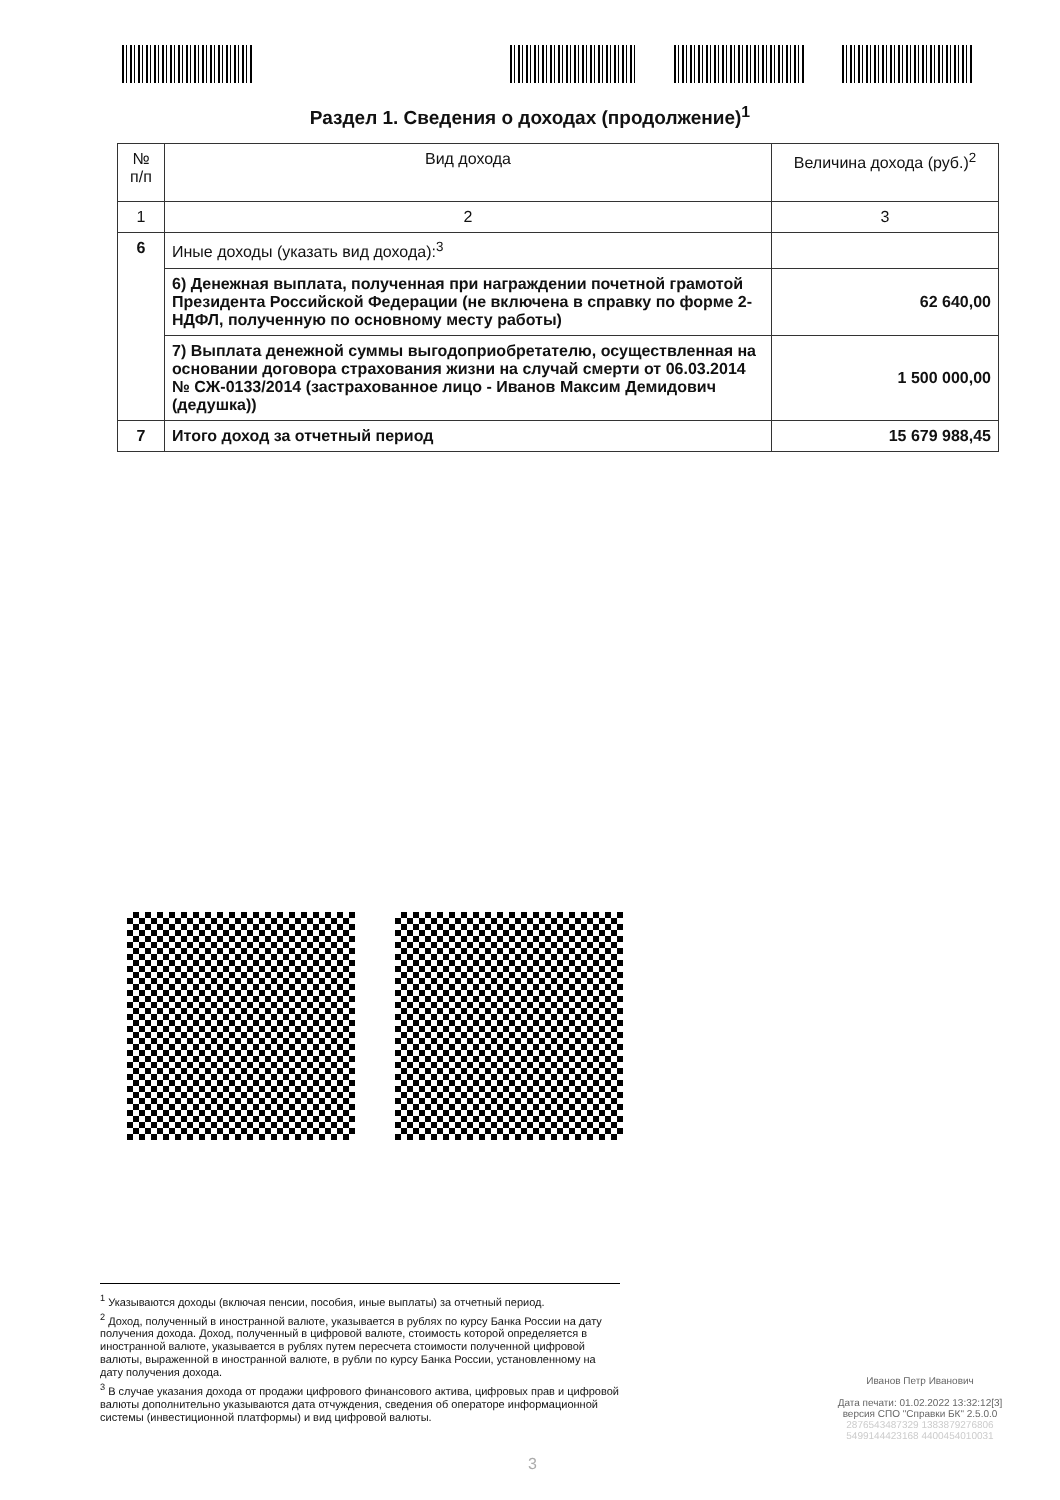Раздел 1. Сведения о доходах (продолжение)<sup>1</sup>
| № п/п | Вид дохода | Величина дохода (руб.)<sup>2</sup> |
| 1 | 2 | 3 |
| 6 | Иные доходы (указать вид дохода):<sup>3</sup> | |
| | 6) Денежная выплата, полученная при награждении почетной грамотой Президента Российской Федерации (не включена в справку по форме 2-НДФЛ, полученную по основному месту работы) | 62 640,00 |
| | 7) Выплата денежной суммы выгодоприобретателю, осуществленная на основании договора страхования жизни на случай смерти от 06.03.2014 № СЖ-0133/2014 (застрахованное лицо - Иванов Максим Демидович (дедушка)) | 1 500 000,00 |
| 7 | Итого доход за отчетный период | 15 679 988,45 |
<sup>1</sup> Указываются доходы (включая пенсии, пособия, иные выплаты) за отчетный период.
<sup>2</sup> Доход, полученный в иностранной валюте, указывается в рублях по курсу Банка России на дату получения дохода. Доход, полученный в цифровой валюте, стоимость которой определяется в иностранной валюте, указывается в рублях путем пересчета стоимости полученной цифровой валюты, выраженной в иностранной валюте, в рубли по курсу Банка России, установленному на дату получения дохода.
<sup>3</sup> В случае указания дохода от продажи цифрового финансового актива, цифровых прав и цифровой валюты дополнительно указываются дата отчуждения, сведения об операторе информационной системы (инвестиционной платформы) и вид цифровой валюты.
Иванов Петр Иванович
Дата печати: 01.02.2022 13:32:12[3]
версия СПО "Справки БК" 2.5.0.0
2876543487329 1383879276806
5499144423168 4400454010031
3